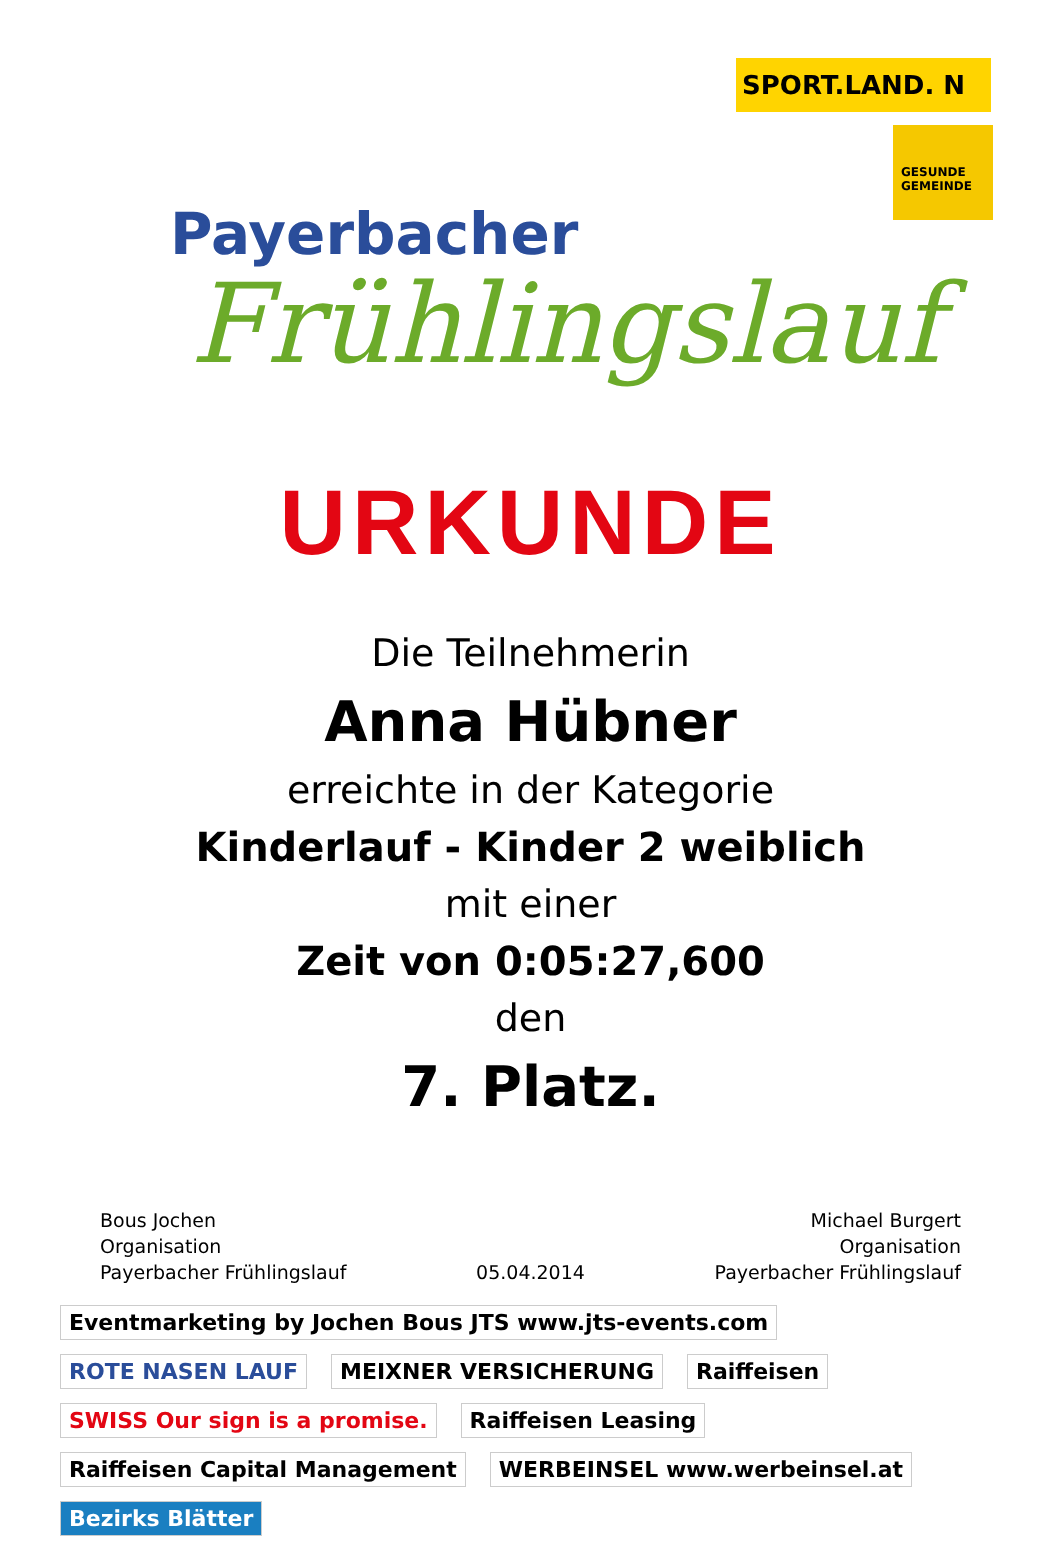Payerbacher
Frühlingslauf
SPORT.LAND. N
GESUNDE GEMEINDE
URKUNDE
Die Teilnehmerin
Anna Hübner
erreichte in der Kategorie
Kinderlauf - Kinder 2 weiblich
mit einer
Zeit von 0:05:27,600
den
7. Platz.
Bous Jochen
Organisation
Payerbacher Frühlingslauf
05.04.2014 Michael Burgert
Organisation
Payerbacher Frühlingslauf
Eventmarketing by Jochen Bous JTS www.jts-events.com ROTE NASEN LAUF MEIXNER VERSICHERUNG Raiffeisen SWISS Our sign is a promise. Raiffeisen Leasing Raiffeisen Capital Management WERBEINSEL www.werbeinsel.at Bezirks Blätter